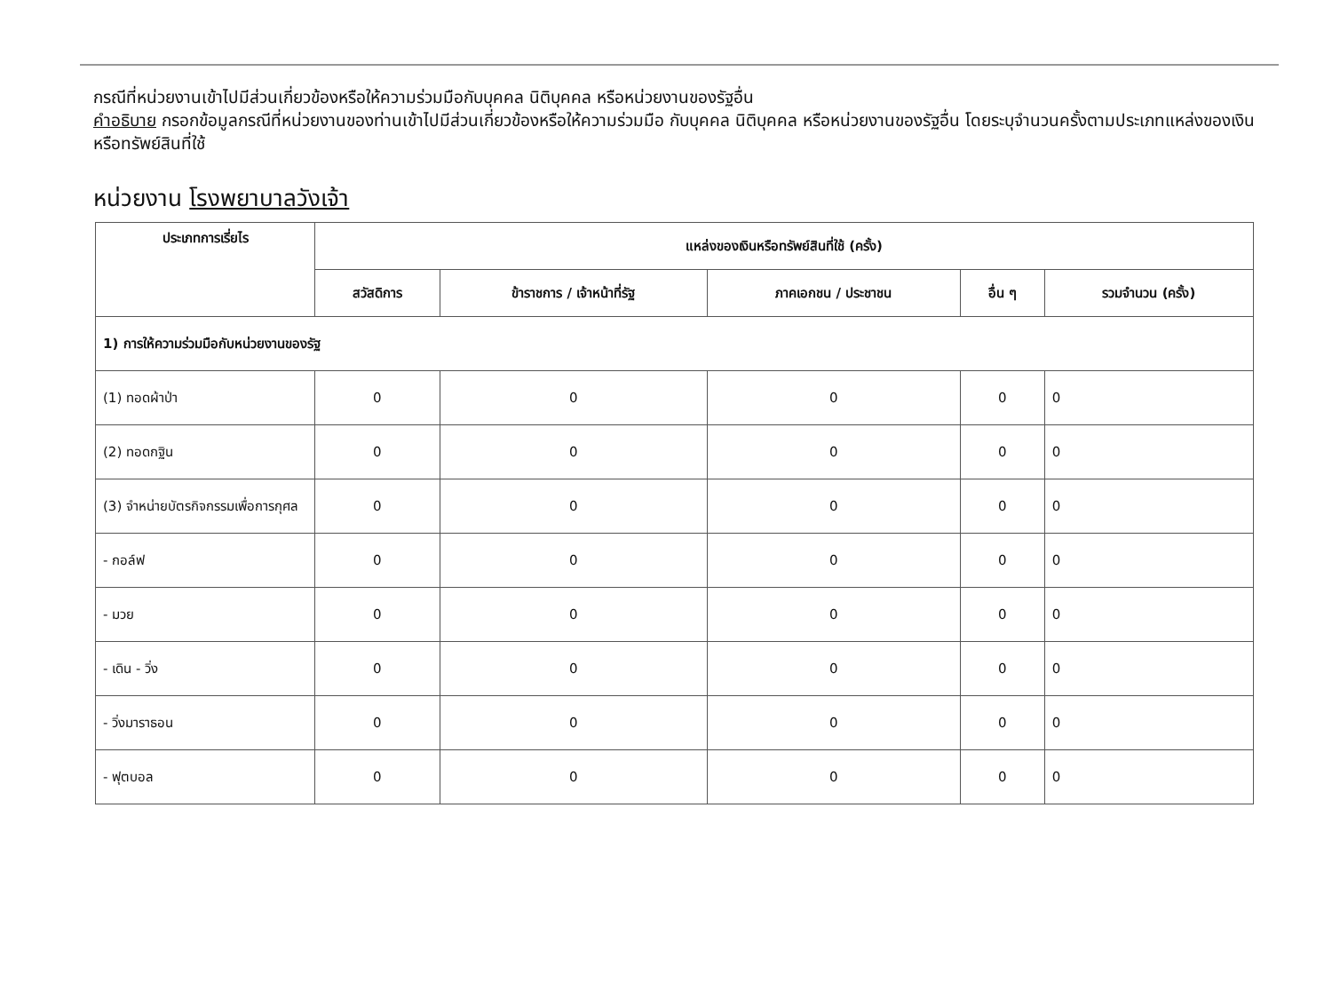กรณีที่หน่วยงานเข้าไปมีส่วนเกี่ยวข้องหรือให้ความร่วมมือกับบุคคล นิติบุคคล หรือหน่วยงานของรัฐอื่น
คำอธิบาย กรอกข้อมูลกรณีที่หน่วยงานของท่านเข้าไปมีส่วนเกี่ยวข้องหรือให้ความร่วมมือ กับบุคคล นิติบุคคล หรือหน่วยงานของรัฐอื่น โดยระบุจำนวนครั้งตามประเภทแหล่งของเงินหรือทรัพย์สินที่ใช้
หน่วยงาน โรงพยาบาลวังเจ้า
| ประเภทการเรี่ยไร | แหล่งของเงินหรือทรัพย์สินที่ใช้ (ครั้ง) | | | | |
| --- | --- | --- | --- | --- | --- |
| | สวัสดิการ | ข้าราชการ / เจ้าหน้าที่รัฐ | ภาคเอกชน / ประชาชน | อื่น ๆ | รวมจำนวน (ครั้ง) |
| 1) การให้ความร่วมมือกับหน่วยงานของรัฐ | | | | | |
| (1) ทอดผ้าป่า | 0 | 0 | 0 | 0 | 0 |
| (2) ทอดกฐิน | 0 | 0 | 0 | 0 | 0 |
| (3) จำหน่ายบัตรกิจกรรมเพื่อการกุศล | 0 | 0 | 0 | 0 | 0 |
| - กอล์ฟ | 0 | 0 | 0 | 0 | 0 |
| - มวย | 0 | 0 | 0 | 0 | 0 |
| - เดิน - วิ่ง | 0 | 0 | 0 | 0 | 0 |
| - วิ่งมาราธอน | 0 | 0 | 0 | 0 | 0 |
| - ฟุตบอล | 0 | 0 | 0 | 0 | 0 |